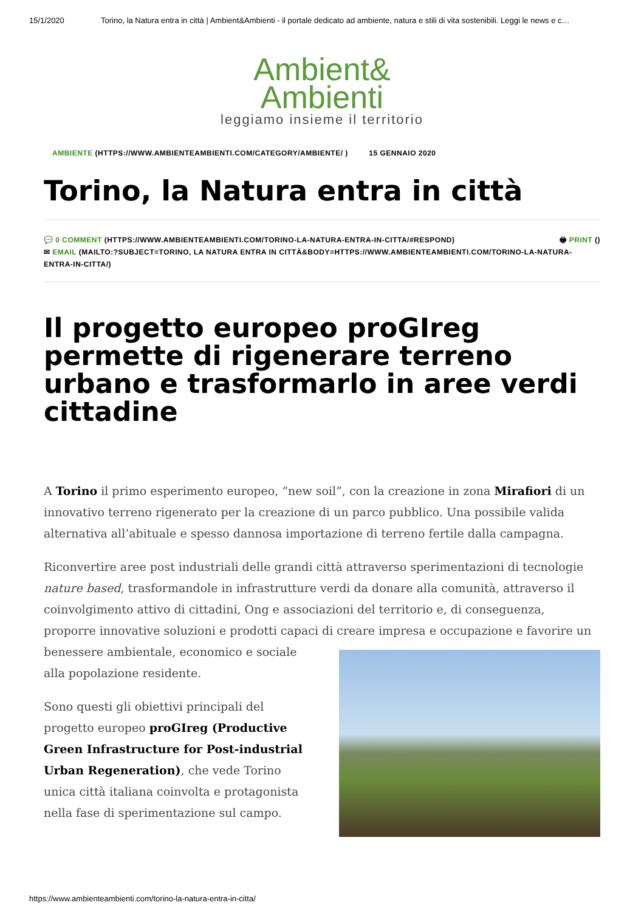15/1/2020 Torino, la Natura entra in città | Ambient&Ambienti - il portale dedicato ad ambiente, natura e stili di vita sostenibili. Leggi le news e c…
Ambient&
Ambienti
leggiamo insieme il territorio
AMBIENTE (HTTPS://WWW.AMBIENTEAMBIENTI.COM/CATEGORY/AMBIENTE/ ) 15 GENNAIO 2020
Torino, la Natura entra in città
🖶 PRINT () 💬 0 COMMENT (HTTPS://WWW.AMBIENTEAMBIENTI.COM/TORINO-LA-NATURA-ENTRA-IN-CITTA/#RESPOND)
✉ EMAIL (MAILTO:?SUBJECT=TORINO, LA NATURA ENTRA IN CITTÀ&BODY=HTTPS://WWW.AMBIENTEAMBIENTI.COM/TORINO-LA-NATURA-ENTRA-IN-CITTA/)
Il progetto europeo proGIreg permette di rigenerare terreno urbano e trasformarlo in aree verdi cittadine
A Torino il primo esperimento europeo, “new soil”, con la creazione in zona Mirafiori di un innovativo terreno rigenerato per la creazione di un parco pubblico. Una possibile valida alternativa all’abituale e spesso dannosa importazione di terreno fertile dalla campagna.
Riconvertire aree post industriali delle grandi città attraverso sperimentazioni di tecnologie nature based, trasformandole in infrastrutture verdi da donare alla comunità, attraverso il coinvolgimento attivo di cittadini, Ong e associazioni del territorio e, di conseguenza, proporre innovative soluzioni e prodotti capaci di creare impresa e occupazione e favorire un benessere ambientale, economico e sociale alla popolazione residente.
Sono questi gli obiettivi principali del progetto europeo proGIreg (Productive Green Infrastructure for Post-industrial Urban Regeneration), che vede Torino unica città italiana coinvolta e protagonista nella fase di sperimentazione sul campo.
https://www.ambienteambienti.com/torino-la-natura-entra-in-citta/